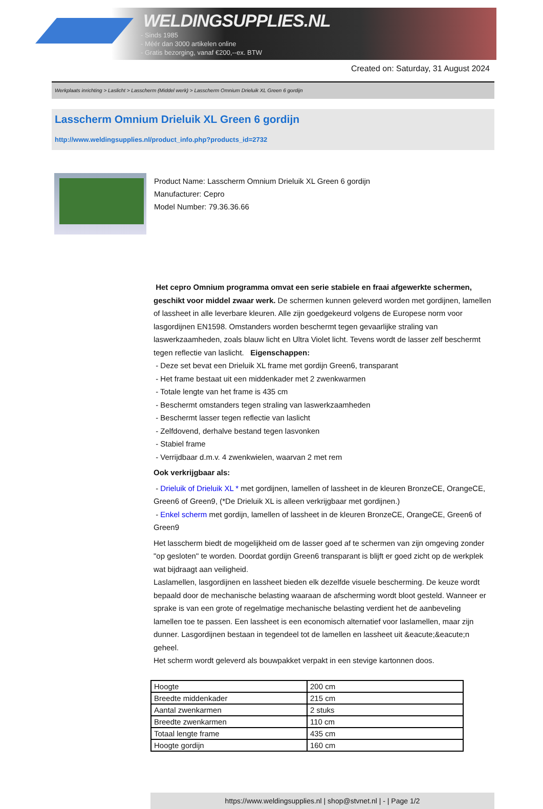WELDINGSUPPLIES.NL
- Sinds 1985
- Méér dan 3000 artikelen online
- Gratis bezorging, vanaf €200,--ex. BTW
Created on: Saturday, 31 August 2024
Werkplaats inrichting > Laslicht > Lasscherm (Middel werk) > Lasscherm Omnium Drieluik XL Green 6 gordijn
Lasscherm Omnium Drieluik XL Green 6 gordijn
http://www.weldingsupplies.nl/product_info.php?products_id=2732
Product Name: Lasscherm Omnium Drieluik XL Green 6 gordijn
Manufacturer: Cepro
Model Number: 79.36.36.66
Het cepro Omnium programma omvat een serie stabiele en fraai afgewerkte schermen, geschikt voor middel zwaar werk. De schermen kunnen geleverd worden met gordijnen, lamellen of lassheet in alle leverbare kleuren. Alle zijn goedgekeurd volgens de Europese norm voor lasgordijnen EN1598. Omstanders worden beschermt tegen gevaarlijke straling van laswerkzaamheden, zoals blauw licht en Ultra Violet licht. Tevens wordt de lasser zelf beschermt tegen reflectie van laslicht. Eigenschappen:
- Deze set bevat een Drieluik XL frame met gordijn Green6, transparant
- Het frame bestaat uit een middenkader met 2 zwenkwarmen
- Totale lengte van het frame is 435 cm
- Beschermt omstanders tegen straling van laswerkzaamheden
- Beschermt lasser tegen reflectie van laslicht
- Zelfdovend, derhalve bestand tegen lasvonken
- Stabiel frame
- Verrijdbaar d.m.v. 4 zwenkwielen, waarvan 2 met rem
Ook verkrijgbaar als:
- Drieluik of Drieluik XL * met gordijnen, lamellen of lassheet in de kleuren BronzeCE, OrangeCE, Green6 of Green9, (*De Drieluik XL is alleen verkrijgbaar met gordijnen.)
- Enkel scherm met gordijn, lamellen of lassheet in de kleuren BronzeCE, OrangeCE, Green6 of Green9
Het lasscherm biedt de mogelijkheid om de lasser goed af te schermen van zijn omgeving zonder "op gesloten" te worden. Doordat gordijn Green6 transparant is blijft er goed zicht op de werkplek wat bijdraagt aan veiligheid.
Laslamellen, lasgordijnen en lassheet bieden elk dezelfde visuele bescherming. De keuze wordt bepaald door de mechanische belasting waaraan de afscherming wordt bloot gesteld. Wanneer er sprake is van een grote of regelmatige mechanische belasting verdient het de aanbeveling lamellen toe te passen. Een lassheet is een economisch alternatief voor laslamellen, maar zijn dunner. Lasgordijnen bestaan in tegendeel tot de lamellen en lassheet uit &eacute;&eacute;n geheel.
Het scherm wordt geleverd als bouwpakket verpakt in een stevige kartonnen doos.
| Hoogte | 200 cm |
| Breedte middenkader | 215 cm |
| Aantal zwenkarmen | 2 stuks |
| Breedte zwenkarmen | 110 cm |
| Totaal lengte frame | 435 cm |
| Hoogte gordijn | 160 cm |
https://www.weldingsupplies.nl | shop@stvnet.nl | - | Page 1/2